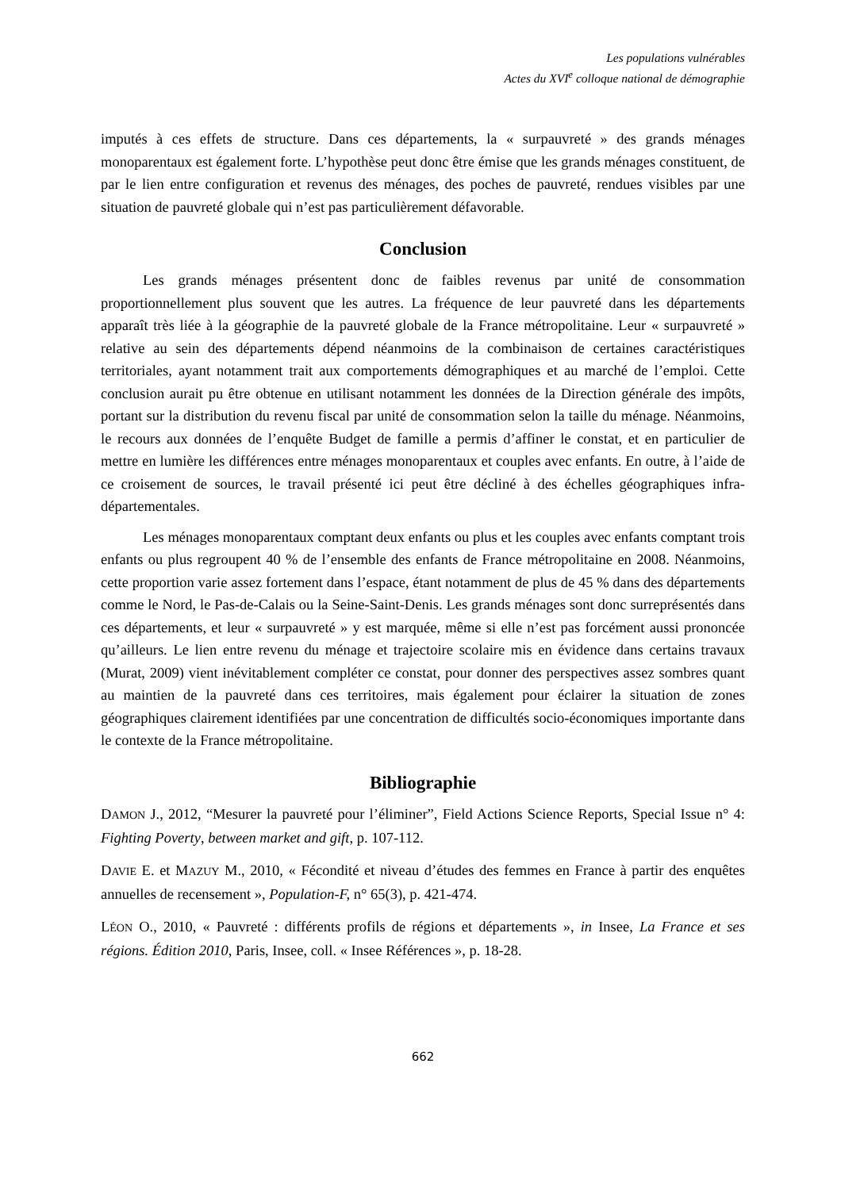Les populations vulnérables
Actes du XVI<sup>e</sup> colloque national de démographie
imputés à ces effets de structure. Dans ces départements, la « surpauvreté » des grands ménages monoparentaux est également forte. L’hypothèse peut donc être émise que les grands ménages constituent, de par le lien entre configuration et revenus des ménages, des poches de pauvreté, rendues visibles par une situation de pauvreté globale qui n’est pas particulièrement défavorable.
Conclusion
Les grands ménages présentent donc de faibles revenus par unité de consommation proportionnellement plus souvent que les autres. La fréquence de leur pauvreté dans les départements apparaît très liée à la géographie de la pauvreté globale de la France métropolitaine. Leur « surpauvreté » relative au sein des départements dépend néanmoins de la combinaison de certaines caractéristiques territoriales, ayant notamment trait aux comportements démographiques et au marché de l’emploi. Cette conclusion aurait pu être obtenue en utilisant notamment les données de la Direction générale des impôts, portant sur la distribution du revenu fiscal par unité de consommation selon la taille du ménage. Néanmoins, le recours aux données de l’enquête Budget de famille a permis d’affiner le constat, et en particulier de mettre en lumière les différences entre ménages monoparentaux et couples avec enfants. En outre, à l’aide de ce croisement de sources, le travail présenté ici peut être décliné à des échelles géographiques infra-départementales.
Les ménages monoparentaux comptant deux enfants ou plus et les couples avec enfants comptant trois enfants ou plus regroupent 40 % de l’ensemble des enfants de France métropolitaine en 2008. Néanmoins, cette proportion varie assez fortement dans l’espace, étant notamment de plus de 45 % dans des départements comme le Nord, le Pas-de-Calais ou la Seine-Saint-Denis. Les grands ménages sont donc surreprésentés dans ces départements, et leur « surpauvreté » y est marquée, même si elle n’est pas forcément aussi prononcée qu’ailleurs. Le lien entre revenu du ménage et trajectoire scolaire mis en évidence dans certains travaux (Murat, 2009) vient inévitablement compléter ce constat, pour donner des perspectives assez sombres quant au maintien de la pauvreté dans ces territoires, mais également pour éclairer la situation de zones géographiques clairement identifiées par une concentration de difficultés socio-économiques importante dans le contexte de la France métropolitaine.
Bibliographie
DAMON J., 2012, “Mesurer la pauvreté pour l’éliminer”, Field Actions Science Reports, Special Issue n° 4: Fighting Poverty, between market and gift, p. 107-112.
DAVIE E. et MAZUY M., 2010, « Fécondité et niveau d’études des femmes en France à partir des enquêtes annuelles de recensement », Population-F, n° 65(3), p. 421-474.
LÉON O., 2010, « Pauvreté : différents profils de régions et départements », in Insee, La France et ses régions. Édition 2010, Paris, Insee, coll. « Insee Références », p. 18-28.
662